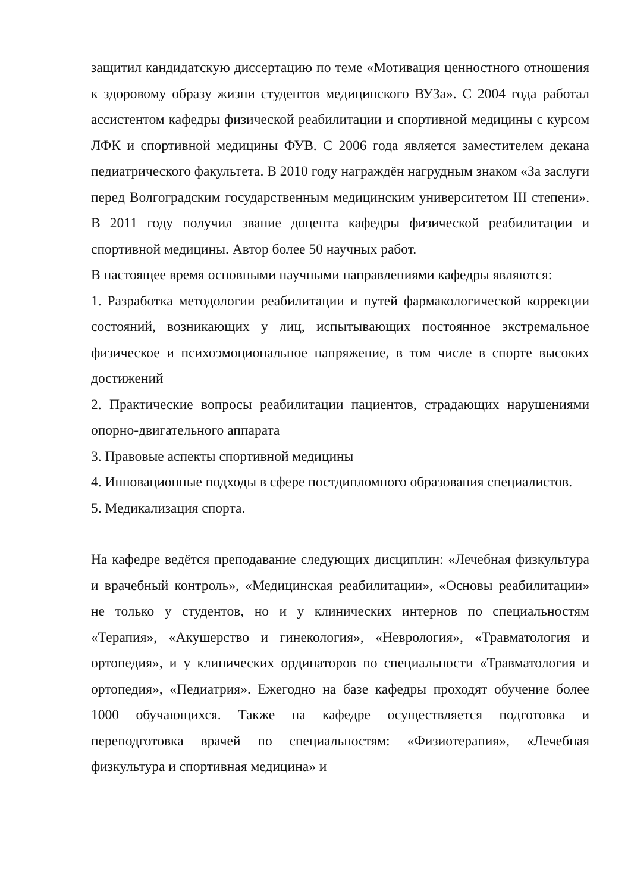защитил кандидатскую диссертацию по теме «Мотивация ценностного отношения к здоровому образу жизни студентов медицинского ВУЗа». С 2004 года работал ассистентом кафедры физической реабилитации и спортивной медицины с курсом ЛФК и спортивной медицины ФУВ. С 2006 года является заместителем декана педиатрического факультета. В 2010 году награждён нагрудным знаком «За заслуги перед Волгоградским государственным медицинским университетом III степени». В 2011 году получил звание доцента кафедры физической реабилитации и спортивной медицины. Автор более 50 научных работ.
В настоящее время основными научными направлениями кафедры являются:
1. Разработка методологии реабилитации и путей фармакологической коррекции состояний, возникающих у лиц, испытывающих постоянное экстремальное физическое и психоэмоциональное напряжение, в том числе в спорте высоких достижений
2. Практические вопросы реабилитации пациентов, страдающих нарушениями опорно-двигательного аппарата
3. Правовые аспекты спортивной медицины
4. Инновационные подходы в сфере постдипломного образования специалистов.
5. Медикализация спорта.
На кафедре ведётся преподавание следующих дисциплин: «Лечебная физкультура и врачебный контроль», «Медицинская реабилитации», «Основы реабилитации» не только у студентов, но и у клинических интернов по специальностям «Терапия», «Акушерство и гинекология», «Неврология», «Травматология и ортопедия», и у клинических ординаторов по специальности «Травматология и ортопедия», «Педиатрия». Ежегодно на базе кафедры проходят обучение более 1000 обучающихся. Также на кафедре осуществляется подготовка и переподготовка врачей по специальностям: «Физиотерапия», «Лечебная физкультура и спортивная медицина» и